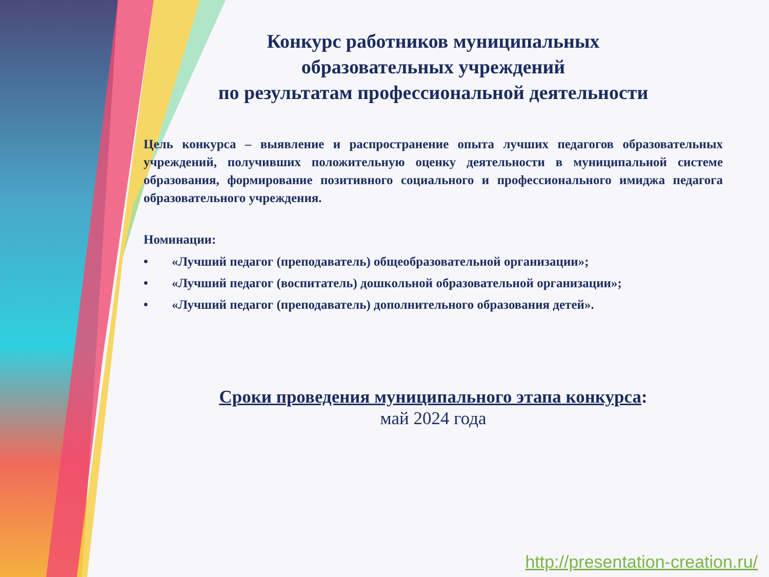Конкурс работников муниципальных
образовательных учреждений
по результатам профессиональной деятельности
Цель конкурса – выявление и распространение опыта лучших педагогов образовательных учреждений, получивших положительную оценку деятельности в муниципальной системе образования, формирование позитивного социального и профессионального имиджа педагога образовательного учреждения.
Номинации:
• «Лучший педагог (преподаватель) общеобразовательной организации»;
• «Лучший педагог (воспитатель) дошкольной образовательной организации»;
• «Лучший педагог (преподаватель) дополнительного образования детей».
Сроки проведения муниципального этапа конкурса:
май 2024 года
http://presentation-creation.ru/